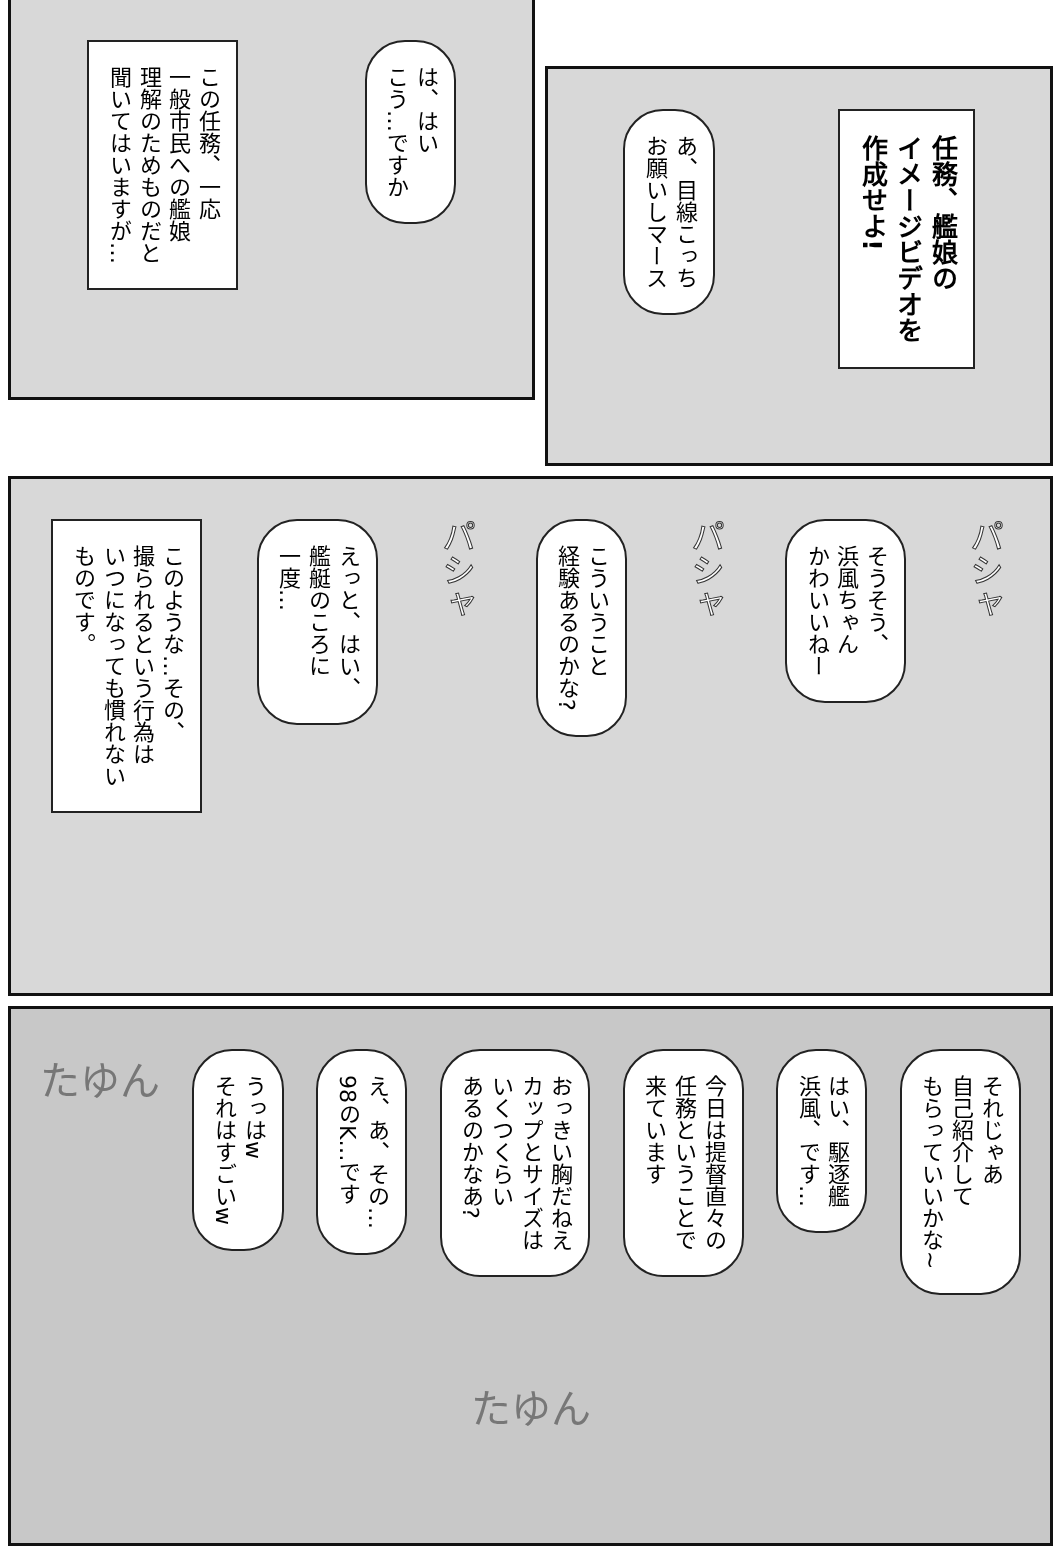任務、艦娘の
イメージビデオを
作成せよ!
あ、目線こっち
お願いしマース
は、はい
こう…ですか
この任務、一応
一般市民への艦娘
理解のためものだと
聞いてはいますが…
パシャ
そうそう、
浜風ちゃん
かわいいねー
パシャ
こういうこと
経験あるのかな?
パシャ
えっと、はい、
艦艇のころに
一度…
このような…その、
撮られるという行為は
いつになっても慣れない
ものです。
それじゃあ
自己紹介して
もらっていいかな~
はい、駆逐艦
浜風、です…
今日は提督直々の
任務ということで
来ています
おっきい胸だねえ
カップとサイズは
いくつくらい
あるのかなあ?
え、あ、その…
98のK…です
うっはw
それはすごいw
たゆん
たゆん